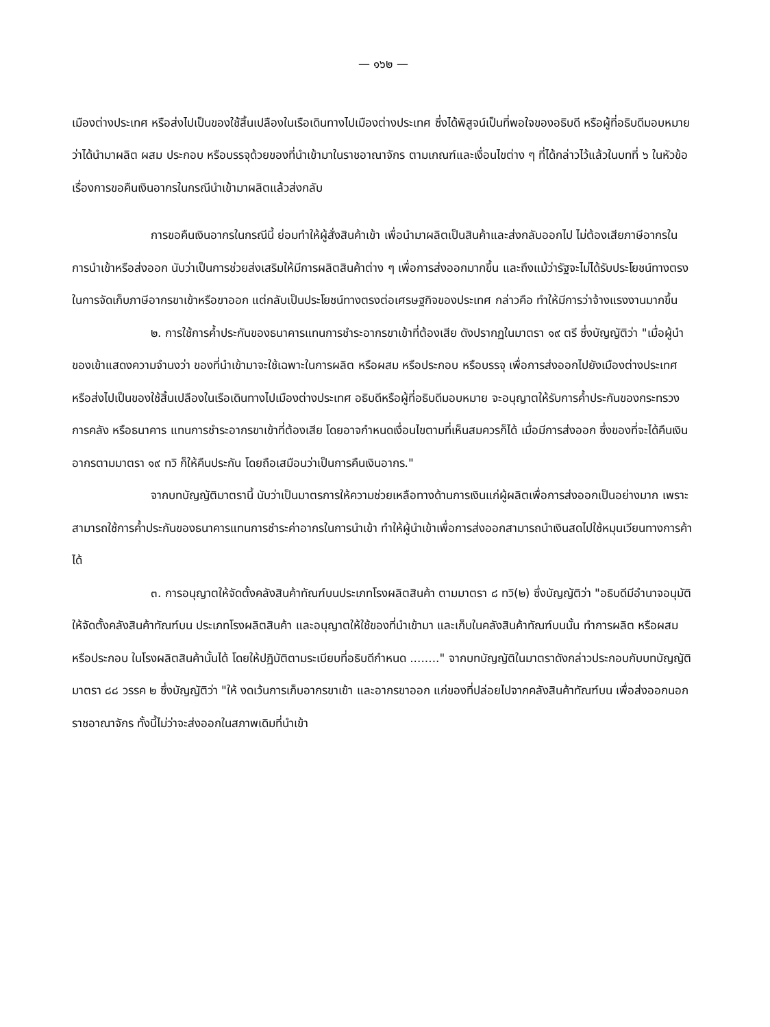— ๑๖๒ —
เมืองต่างประเทศ หรือส่งไปเป็นของใช้สิ้นเปลืองในเรือเดินทางไปเมืองต่างประเทศ ซึ่งได้พิสูจน์เป็นที่พอใจของอธิบดี หรือผู้ที่อธิบดีมอบหมายว่าได้นำมาผลิต ผสม ประกอบ หรือบรรจุด้วยของที่นำเข้ามาในราชอาณาจักร ตามเกณฑ์และเงื่อนไขต่าง ๆ ที่ได้กล่าวไว้แล้วในบทที่ ๖ ในหัวข้อเรื่องการขอคืนเงินอากรในกรณีนำเข้ามาผลิตแล้วส่งกลับ
การขอคืนเงินอากรในกรณีนี้ ย่อมทำให้ผู้สั่งสินค้าเข้า เพื่อนำมาผลิตเป็นสินค้าและส่งกลับออกไป ไม่ต้องเสียภาษีอากรในการนำเข้าหรือส่งออก นับว่าเป็นการช่วยส่งเสริมให้มีการผลิตสินค้าต่าง ๆ เพื่อการส่งออกมากขึ้น และถึงแม้ว่ารัฐจะไม่ได้รับประโยชน์ทางตรงในการจัดเก็บภาษีอากรขาเข้าหรือขาออก แต่กลับเป็นประโยชน์ทางตรงต่อเศรษฐกิจของประเทศ กล่าวคือ ทำให้มีการว่าจ้างแรงงานมากขึ้น
๒. การใช้การค้ำประกันของธนาคารแทนการชำระอากรขาเข้าที่ต้องเสีย ดังปรากฏในมาตรา ๑๙ ตรี ซึ่งบัญญัติว่า "เมื่อผู้นำของเข้าแสดงความจำนงว่า ของที่นำเข้ามาจะใช้เฉพาะในการผลิต หรือผสม หรือประกอบ หรือบรรจุ เพื่อการส่งออกไปยังเมืองต่างประเทศ หรือส่งไปเป็นของใช้สิ้นเปลืองในเรือเดินทางไปเมืองต่างประเทศ อธิบดีหรือผู้ที่อธิบดีมอบหมาย จะอนุญาตให้รับการค้ำประกันของกระทรวงการคลัง หรือธนาคาร แทนการชำระอากรขาเข้าที่ต้องเสีย โดยอาจกำหนดเงื่อนไขตามที่เห็นสมควรก็ได้ เมื่อมีการส่งออก ซึ่งของที่จะได้คืนเงินอากรตามมาตรา ๑๙ ทวิ ก็ให้คืนประกัน โดยถือเสมือนว่าเป็นการคืนเงินอากร."
จากบทบัญญัติมาตรานี้ นับว่าเป็นมาตรการให้ความช่วยเหลือทางด้านการเงินแก่ผู้ผลิตเพื่อการส่งออกเป็นอย่างมาก เพราะสามารถใช้การค้ำประกันของธนาคารแทนการชำระค่าอากรในการนำเข้า ทำให้ผู้นำเข้าเพื่อการส่งออกสามารถนำเงินสดไปใช้หมุนเวียนทางการค้าได้
๓. การอนุญาตให้จัดตั้งคลังสินค้าทัณฑ์บนประเภทโรงผลิตสินค้า ตามมาตรา ๘ ทวิ(๒) ซึ่งบัญญัติว่า "อธิบดีมีอำนาจอนุมัติให้จัดตั้งคลังสินค้าทัณฑ์บน ประเภทโรงผลิตสินค้า และอนุญาตให้ใช้ของที่นำเข้ามา และเก็บในคลังสินค้าทัณฑ์บนนั้น ทำการผลิต หรือผสม หรือประกอบ ในโรงผลิตสินค้านั้นได้ โดยให้ปฏิบัติตามระเบียบที่อธิบดีกำหนด ........" จากบทบัญญัติในมาตราดังกล่าวประกอบกับบทบัญญัติมาตรา ๘๘ วรรค ๒ ซึ่งบัญญัติว่า "ให้ งดเว้นการเก็บอากรขาเข้า และอากรขาออก แก่ของที่ปล่อยไปจากคลังสินค้าทัณฑ์บน เพื่อส่งออกนอกราชอาณาจักร ทั้งนี้ไม่ว่าจะส่งออกในสภาพเดิมที่นำเข้า